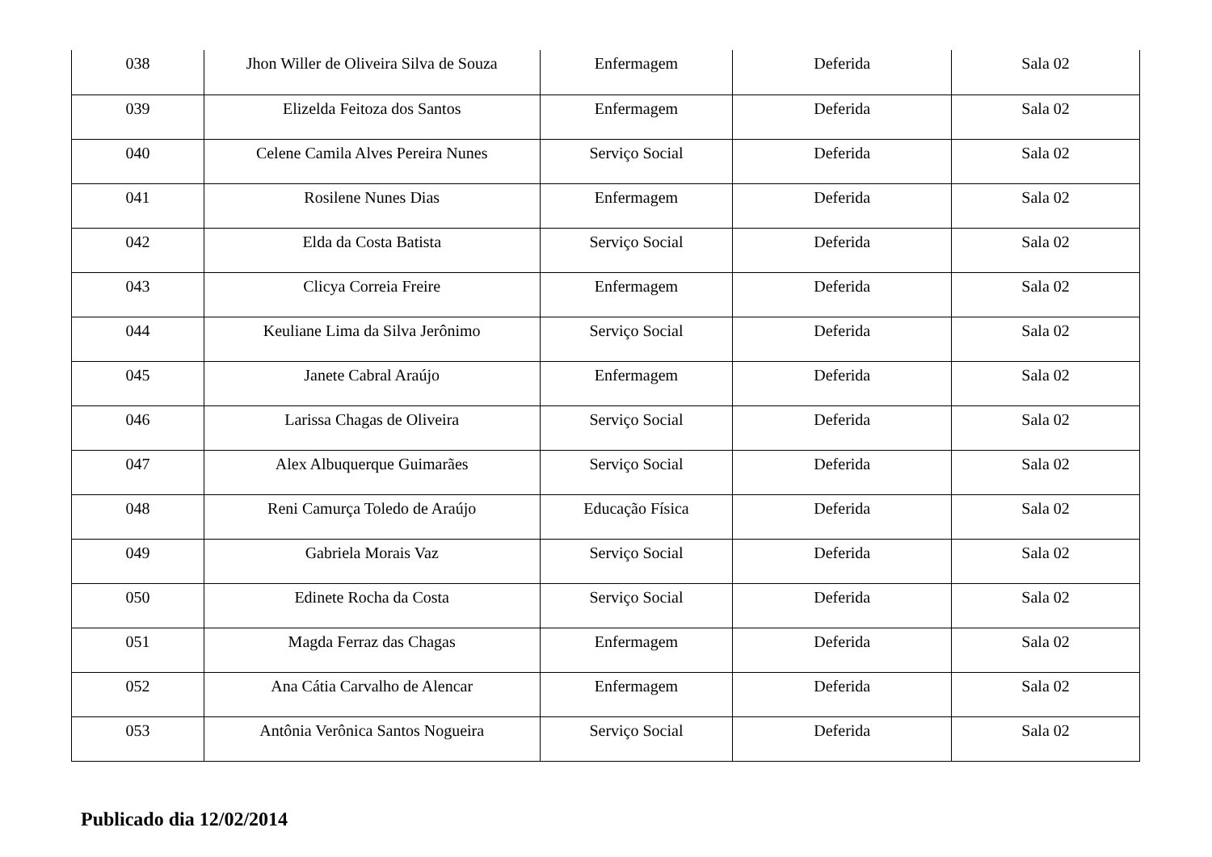| 038 | Jhon Willer de Oliveira Silva de Souza | Enfermagem | Deferida | Sala 02 |
| 039 | Elizelda Feitoza dos Santos | Enfermagem | Deferida | Sala 02 |
| 040 | Celene Camila Alves Pereira Nunes | Serviço Social | Deferida | Sala 02 |
| 041 | Rosilene Nunes Dias | Enfermagem | Deferida | Sala 02 |
| 042 | Elda da Costa Batista | Serviço Social | Deferida | Sala 02 |
| 043 | Clicya Correia Freire | Enfermagem | Deferida | Sala 02 |
| 044 | Keuliane Lima da Silva Jerônimo | Serviço Social | Deferida | Sala 02 |
| 045 | Janete Cabral Araújo | Enfermagem | Deferida | Sala 02 |
| 046 | Larissa Chagas de Oliveira | Serviço Social | Deferida | Sala 02 |
| 047 | Alex Albuquerque Guimarães | Serviço Social | Deferida | Sala 02 |
| 048 | Reni Camurça Toledo de Araújo | Educação Física | Deferida | Sala 02 |
| 049 | Gabriela Morais Vaz | Serviço Social | Deferida | Sala 02 |
| 050 | Edinete Rocha da Costa | Serviço Social | Deferida | Sala 02 |
| 051 | Magda Ferraz das Chagas | Enfermagem | Deferida | Sala 02 |
| 052 | Ana Cátia Carvalho de Alencar | Enfermagem | Deferida | Sala 02 |
| 053 | Antônia Verônica Santos Nogueira | Serviço Social | Deferida | Sala 02 |
Publicado dia 12/02/2014